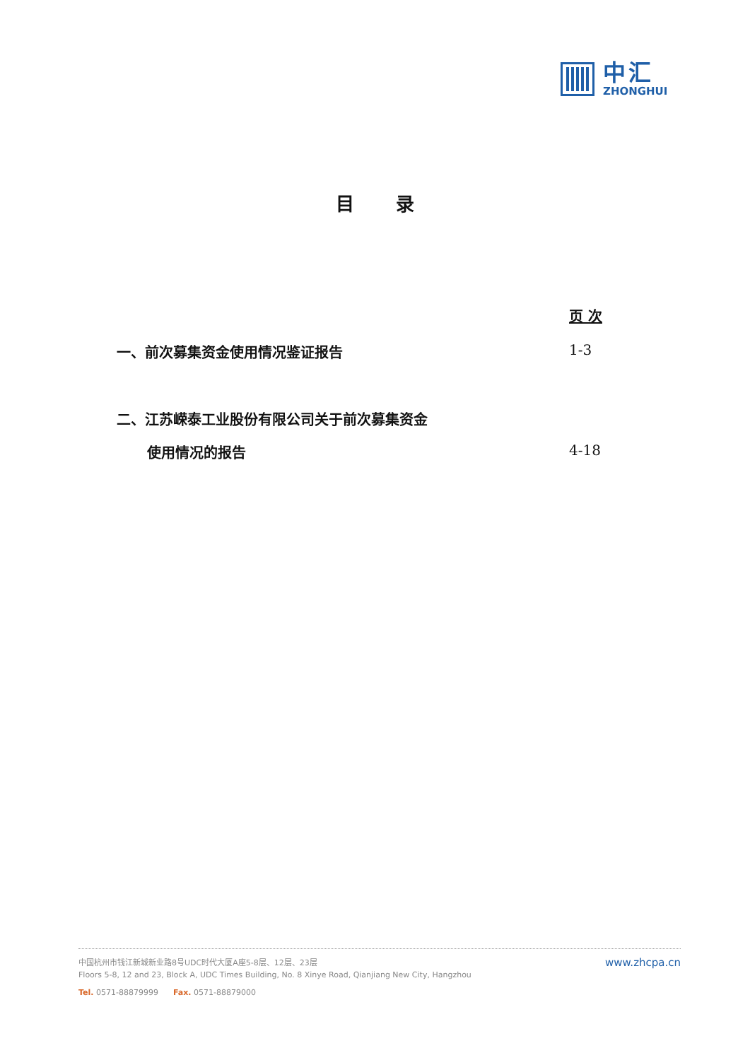中汇
ZHONGHUI
目 录
页 次
一、前次募集资金使用情况鉴证报告 1-3
二、江苏嵘泰工业股份有限公司关于前次募集资金
使用情况的报告 4-18
www.zhcpa.cn
中国杭州市钱江新城新业路8号UDC时代大厦A座5-8层、12层、23层
Floors 5-8, 12 and 23, Block A, UDC Times Building, No. 8 Xinye Road, Qianjiang New City, Hangzhou
Tel. 0571-88879999 Fax. 0571-88879000